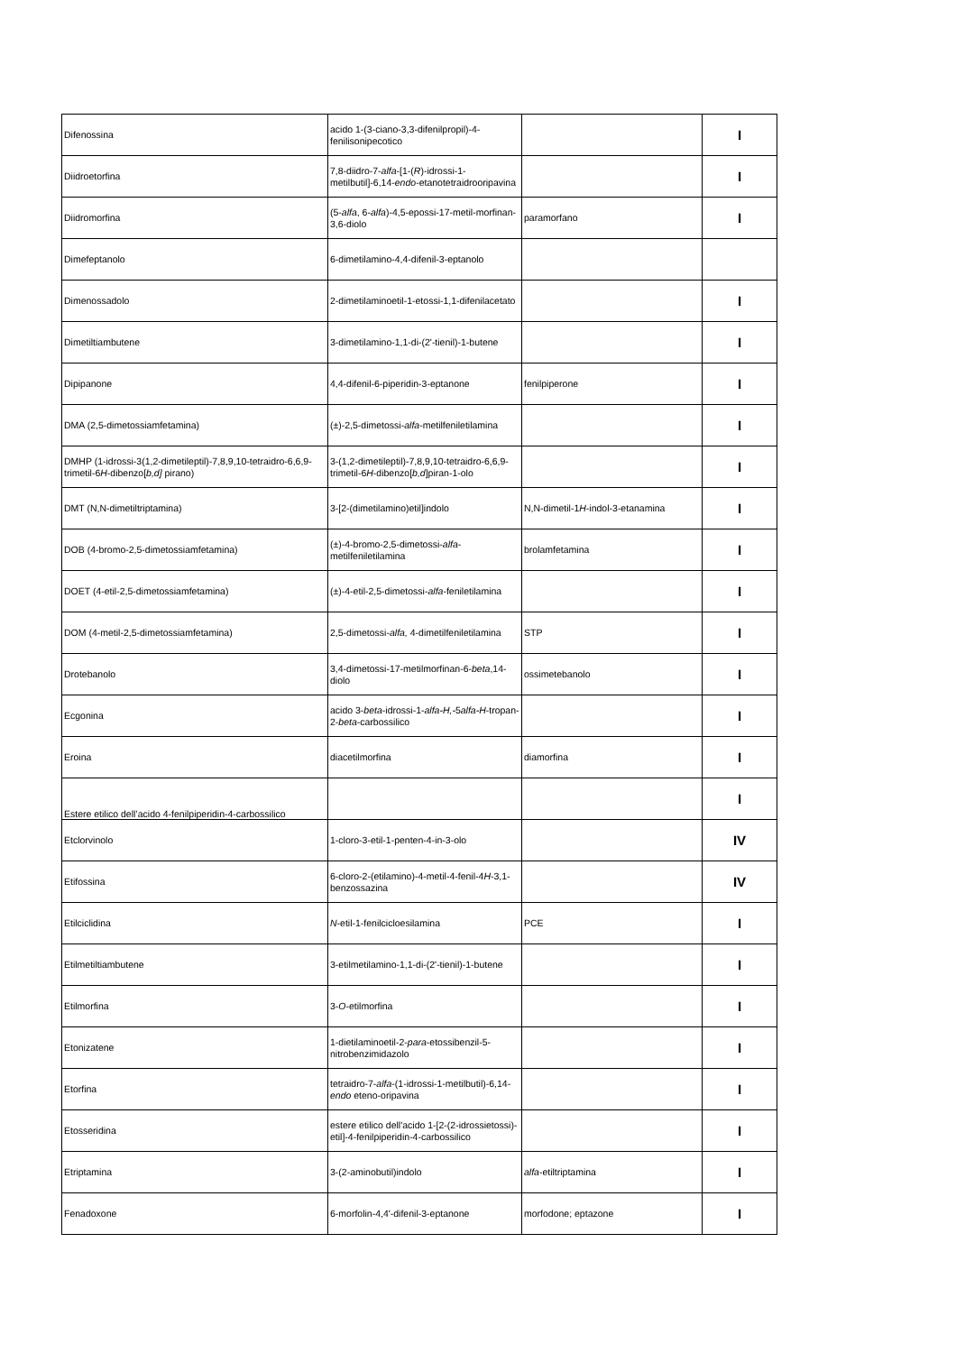| Difenossina | acido 1-(3-ciano-3,3-difenilpropil)-4-fenilisonipecotico | | I |
| Diidroetorfina | 7,8-diidro-7- alfa -[1-( R )-idrossi-1-metilbutil]-6,14- endo -etanotetraidrooripavina | | I |
| Diidromorfina | (5- alfa , 6- alfa )-4,5-epossi-17-metil-morfinan-3,6-diolo | paramorfano | I |
| Dimefeptanolo | 6-dimetilamino-4,4-difenil-3-eptanolo | | |
| Dimenossadolo | 2-dimetilaminoetil-1-etossi-1,1-difenilacetato | | I |
| Dimetiltiambutene | 3-dimetilamino-1,1-di-(2'-tienil)-1-butene | | I |
| Dipipanone | 4,4-difenil-6-piperidin-3-eptanone | fenilpiperone | I |
| DMA (2,5-dimetossiamfetamina) | (±)-2,5-dimetossi- alfa -metilfeniletilamina | | I |
| DMHP (1-idrossi-3(1,2-dimetileptil)-7,8,9,10-tetraidro-6,6,9-trimetil-6 H -dibenzo[ b,d] pirano) | 3-(1,2-dimetileptil)-7,8,9,10-tetraidro-6,6,9-trimetil-6 H -dibenzo[ b,d ]piran-1-olo | | I |
| DMT (N,N-dimetiltriptamina) | 3-[2-(dimetilamino)etil]indolo | N,N-dimetil-1 H -indol-3-etanamina | I |
| DOB (4-bromo-2,5-dimetossiamfetamina) | (±)-4-bromo-2,5-dimetossi- alfa -metilfeniletilamina | brolamfetamina | I |
| DOET (4-etil-2,5-dimetossiamfetamina) | (±)-4-etil-2,5-dimetossi- alfa -feniletilamina | | I |
| DOM (4-metil-2,5-dimetossiamfetamina) | 2,5-dimetossi- alfa, 4-dimetilfeniletilamina | STP | I |
| Drotebanolo | 3,4-dimetossi-17-metilmorfinan-6- beta ,14-diolo | ossimetebanolo | I |
| Ecgonina | acido 3- beta -idrossi-1- alfa-H,- 5 alfa-H -tropan-2- beta -carbossilico | | I |
| Eroina | diacetilmorfina | diamorfina | I |
| Estere etilico dell’acido 4-fenilpiperidin-4-carbossilico | | | I |
| Etclorvinolo | 1-cloro-3-etil-1-penten-4-in-3-olo | | IV |
| Etifossina | 6-cloro-2-(etilamino)-4-metil-4-fenil-4 H -3,1-benzossazina | | IV |
| Etilciclidina | N -etil-1-fenilcicloesilamina | PCE | I |
| Etilmetiltiambutene | 3-etilmetilamino-1,1-di-(2'-tienil)-1-butene | | I |
| Etilmorfina | 3- O -etilmorfina | | I |
| Etonizatene | 1-dietilaminoetil-2- para -etossibenzil-5-nitrobenzimidazolo | | I |
| Etorfina | tetraidro-7- alfa -(1-idrossi-1-metilbutil)-6,14- endo eteno-oripavina | | I |
| Etosseridina | estere etilico dell'acido 1-[2-(2-idrossietossi)-etil]-4-fenilpiperidin-4-carbossilico | | I |
| Etriptamina | 3-(2-aminobutil)indolo | alfa -etiltriptamina | I |
| Fenadoxone | 6-morfolin-4,4'-difenil-3-eptanone | morfodone; eptazone | I |